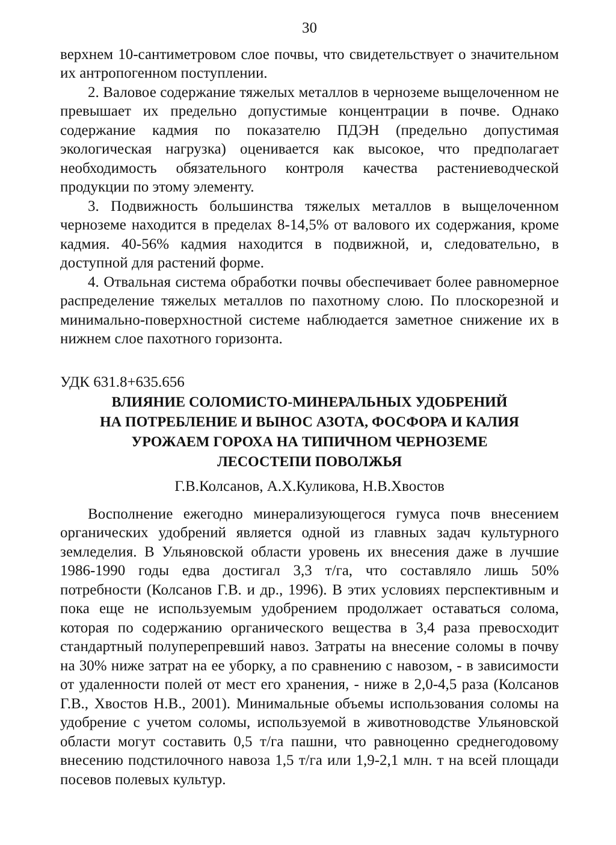30
верхнем 10-сантиметровом слое почвы, что свидетельствует о значительном их антропогенном поступлении.
2. Валовое содержание тяжелых металлов в черноземе выщелоченном не превышает их предельно допустимые концентрации в почве. Однако содержание кадмия по показателю ПДЭН (предельно допустимая экологическая нагрузка) оценивается как высокое, что предполагает необходимость обязательного контроля качества растениеводческой продукции по этому элементу.
3. Подвижность большинства тяжелых металлов в выщелоченном черноземе находится в пределах 8-14,5% от валового их содержания, кроме кадмия. 40-56% кадмия находится в подвижной, и, следовательно, в доступной для растений форме.
4. Отвальная система обработки почвы обеспечивает более равномерное распределение тяжелых металлов по пахотному слою. По плоскорезной и минимально-поверхностной системе наблюдается заметное снижение их в нижнем слое пахотного горизонта.
УДК 631.8+635.656
ВЛИЯНИЕ СОЛОМИСТО-МИНЕРАЛЬНЫХ УДОБРЕНИЙ
НА ПОТРЕБЛЕНИЕ И ВЫНОС АЗОТА, ФОСФОРА И КАЛИЯ
УРОЖАЕМ ГОРОХА НА ТИПИЧНОМ ЧЕРНОЗЕМЕ
ЛЕСОСТЕПИ ПОВОЛЖЬЯ
Г.В.Колсанов, А.Х.Куликова, Н.В.Хвостов
Восполнение ежегодно минерализующегося гумуса почв внесением органических удобрений является одной из главных задач культурного земледелия. В Ульяновской области уровень их внесения даже в лучшие 1986-1990 годы едва достигал 3,3 т/га, что составляло лишь 50% потребности (Колсанов Г.В. и др., 1996). В этих условиях перспективным и пока еще не используемым удобрением продолжает оставаться солома, которая по содержанию органического вещества в 3,4 раза превосходит стандартный полуперепревший навоз. Затраты на внесение соломы в почву на 30% ниже затрат на ее уборку, а по сравнению с навозом, - в зависимости от удаленности полей от мест его хранения, - ниже в 2,0-4,5 раза (Колсанов Г.В., Хвостов Н.В., 2001). Минимальные объемы использования соломы на удобрение с учетом соломы, используемой в животноводстве Ульяновской области могут составить 0,5 т/га пашни, что равноценно среднегодовому внесению подстилочного навоза 1,5 т/га или 1,9-2,1 млн. т на всей площади посевов полевых культур.